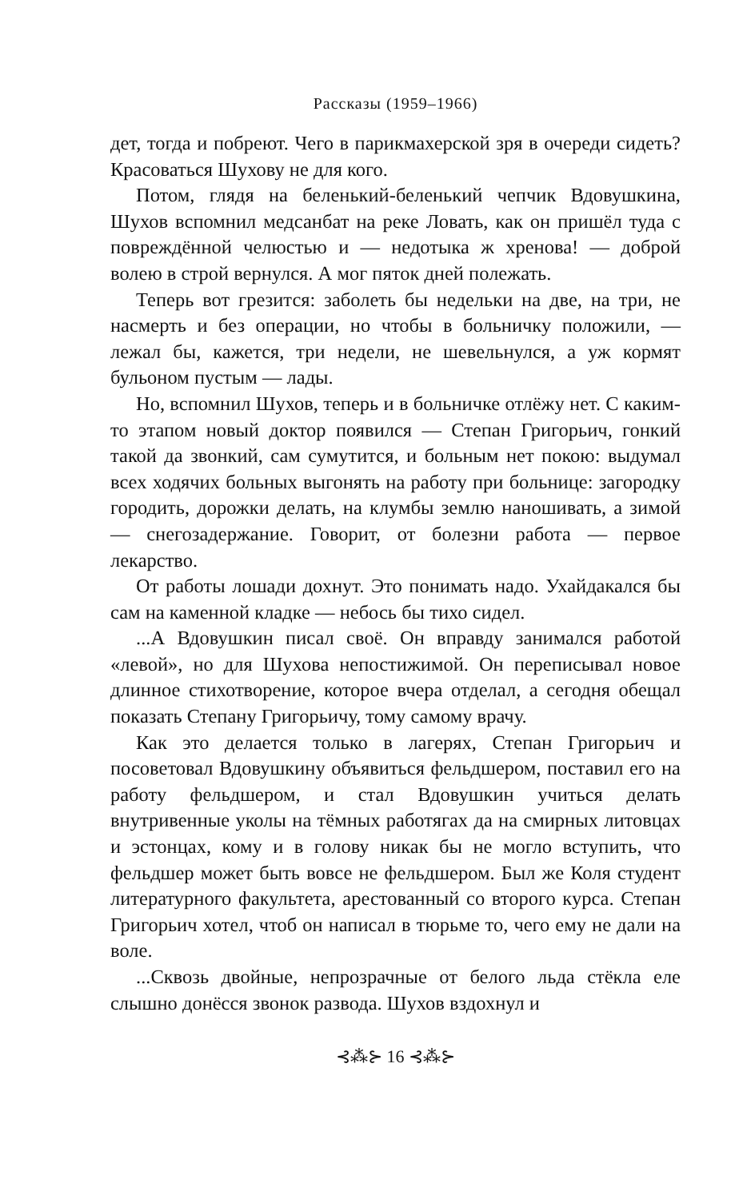Рассказы (1959–1966)
дет, тогда и побреют. Чего в парикмахерской зря в очереди сидеть? Красоваться Шухову не для кого.
Потом, глядя на беленький-беленький чепчик Вдовушкина, Шухов вспомнил медсанбат на реке Ловать, как он пришёл туда с повреждённой челюстью и — недотыка ж хренова! — доброй волею в строй вернулся. А мог пяток дней полежать.
Теперь вот грезится: заболеть бы недельки на две, на три, не насмерть и без операции, но чтобы в больничку положили, — лежал бы, кажется, три недели, не шевельнулся, а уж кормят бульоном пустым — лады.
Но, вспомнил Шухов, теперь и в больничке отлёжу нет. С каким-то этапом новый доктор появился — Степан Григорьич, гонкий такой да звонкий, сам сумутится, и больным нет покою: выдумал всех ходячих больных выгонять на работу при больнице: загородку городить, дорожки делать, на клумбы землю наношивать, а зимой — снегозадержание. Говорит, от болезни работа — первое лекарство.
От работы лошади дохнут. Это понимать надо. Ухайдакался бы сам на каменной кладке — небось бы тихо сидел.
...А Вдовушкин писал своё. Он вправду занимался работой «левой», но для Шухова непостижимой. Он переписывал новое длинное стихотворение, которое вчера отделал, а сегодня обещал показать Степану Григорьичу, тому самому врачу.
Как это делается только в лагерях, Степан Григорьич и посоветовал Вдовушкину объявиться фельдшером, поставил его на работу фельдшером, и стал Вдовушкин учиться делать внутривенные уколы на тёмных работягах да на смирных литовцах и эстонцах, кому и в голову никак бы не могло вступить, что фельдшер может быть вовсе не фельдшером. Был же Коля студент литературного факультета, арестованный со второго курса. Степан Григорьич хотел, чтоб он написал в тюрьме то, чего ему не дали на воле.
...Сквозь двойные, непрозрачные от белого льда стёкла еле слышно донёсся звонок развода. Шухов вздохнул и
⊰⁂⊱ 16 ⊰⁂⊱